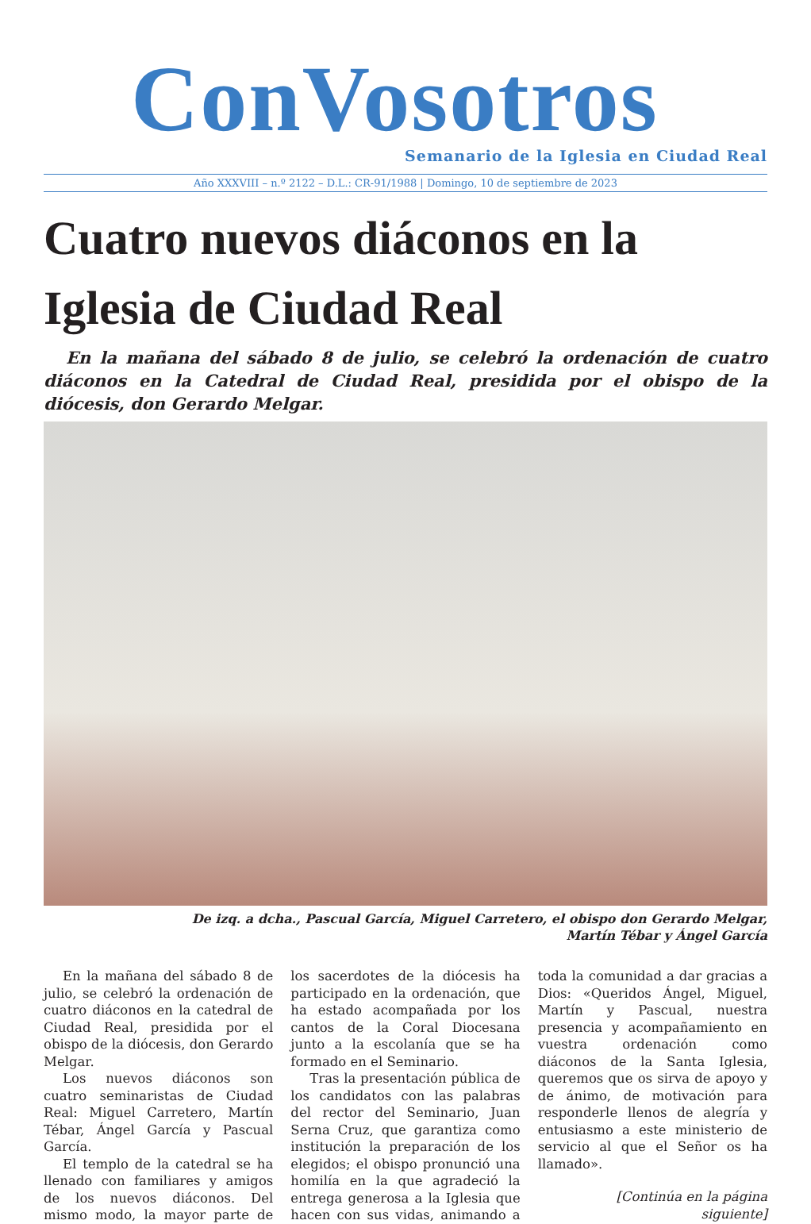ConVosotros
Semanario de la Iglesia en Ciudad Real
Año XXXVIII – n.º 2122 – D.L.: CR-91/1988 | Domingo, 10 de septiembre de 2023
Cuatro nuevos diáconos en la Iglesia de Ciudad Real
En la mañana del sábado 8 de julio, se celebró la ordenación de cuatro diáconos en la Catedral de Ciudad Real, presidida por el obispo de la diócesis, don Gerardo Melgar.
De izq. a dcha., Pascual García, Miguel Carretero, el obispo don Gerardo Melgar,
Martín Tébar y Ángel García
En la mañana del sábado 8 de julio, se celebró la ordenación de cuatro diáconos en la catedral de Ciudad Real, presidida por el obispo de la diócesis, don Gerardo Melgar.
Los nuevos diáconos son cuatro seminaristas de Ciudad Real: Miguel Carretero, Martín Tébar, Ángel García y Pascual García.
El templo de la catedral se ha llenado con familiares y amigos de los nuevos diáconos. Del mismo modo, la mayor parte de los sacerdotes de la diócesis ha participado en la ordenación, que ha estado acompañada por los cantos de la Coral Diocesana junto a la escolanía que se ha formado en el Seminario.
Tras la presentación pública de los candidatos con las palabras del rector del Seminario, Juan Serna Cruz, que garantiza como institución la preparación de los elegidos; el obispo pronunció una homilía en la que agradeció la entrega generosa a la Iglesia que hacen con sus vidas, animando a toda la comunidad a dar gracias a Dios: «Queridos Ángel, Miguel, Martín y Pascual, nuestra presencia y acompañamiento en vuestra ordenación como diáconos de la Santa Iglesia, queremos que os sirva de apoyo y de ánimo, de motivación para responderle llenos de alegría y entusiasmo a este ministerio de servicio al que el Señor os ha llamado».
[Continúa en la página siguiente]